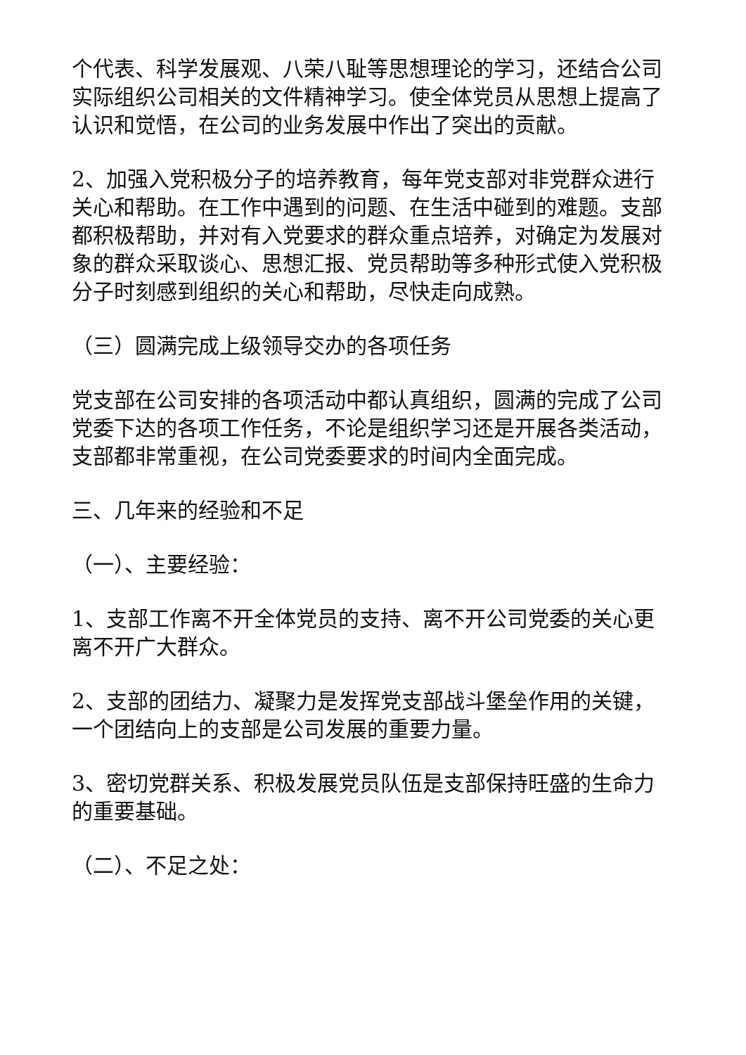个代表、科学发展观、八荣八耻等思想理论的学习，还结合公司实际组织公司相关的文件精神学习。使全体党员从思想上提高了认识和觉悟，在公司的业务发展中作出了突出的贡献。
2、加强入党积极分子的培养教育，每年党支部对非党群众进行关心和帮助。在工作中遇到的问题、在生活中碰到的难题。支部都积极帮助，并对有入党要求的群众重点培养，对确定为发展对象的群众采取谈心、思想汇报、党员帮助等多种形式使入党积极分子时刻感到组织的关心和帮助，尽快走向成熟。
（三）圆满完成上级领导交办的各项任务
党支部在公司安排的各项活动中都认真组织，圆满的完成了公司党委下达的各项工作任务，不论是组织学习还是开展各类活动，支部都非常重视，在公司党委要求的时间内全面完成。
三、几年来的经验和不足
（一）、主要经验：
1、支部工作离不开全体党员的支持、离不开公司党委的关心更离不开广大群众。
2、支部的团结力、凝聚力是发挥党支部战斗堡垒作用的关键，一个团结向上的支部是公司发展的重要力量。
3、密切党群关系、积极发展党员队伍是支部保持旺盛的生命力的重要基础。
（二）、不足之处：